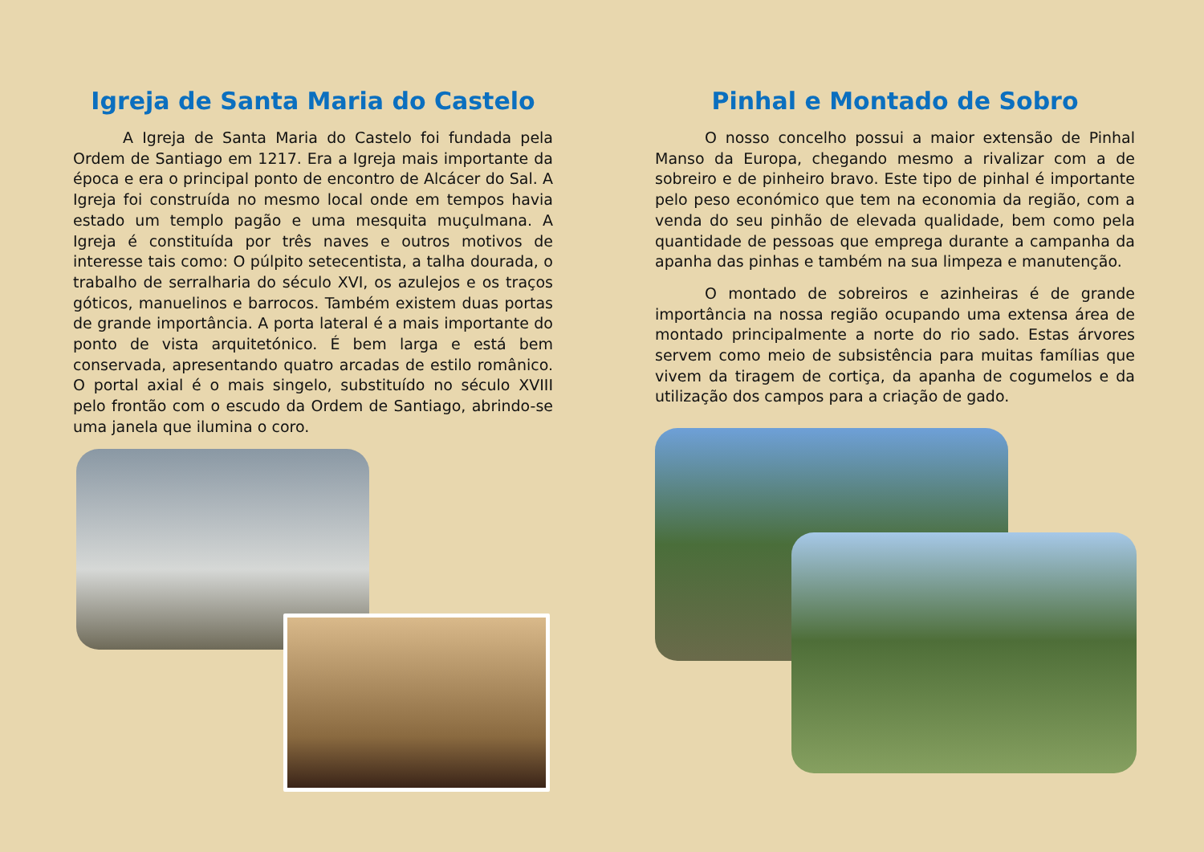Igreja de Santa Maria do Castelo
A Igreja de Santa Maria do Castelo foi fundada pela Ordem de Santiago em 1217. Era a Igreja mais importante da época e era o principal ponto de encontro de Alcácer do Sal. A Igreja foi construída no mesmo local onde em tempos havia estado um templo pagão e uma mesquita muçulmana. A Igreja é constituída por três naves e outros motivos de interesse tais como: O púlpito setecentista, a talha dourada, o trabalho de serralharia do século XVI, os azulejos e os traços góticos, manuelinos e barrocos. Também existem duas portas de grande importância. A porta lateral é a mais importante do ponto de vista arquitetónico. É bem larga e está bem conservada, apresentando quatro arcadas de estilo românico. O portal axial é o mais singelo, substituído no século XVIII pelo frontão com o escudo da Ordem de Santiago, abrindo-se uma janela que ilumina o coro.
Pinhal e Montado de Sobro
O nosso concelho possui a maior extensão de Pinhal Manso da Europa, chegando mesmo a rivalizar com a de sobreiro e de pinheiro bravo. Este tipo de pinhal é importante pelo peso económico que tem na economia da região, com a venda do seu pinhão de elevada qualidade, bem como pela quantidade de pessoas que emprega durante a campanha da apanha das pinhas e também na sua limpeza e manutenção.
O montado de sobreiros e azinheiras é de grande importância na nossa região ocupando uma extensa área de montado principalmente a norte do rio sado. Estas árvores servem como meio de subsistência para muitas famílias que vivem da tiragem de cortiça, da apanha de cogumelos e da utilização dos campos para a criação de gado.